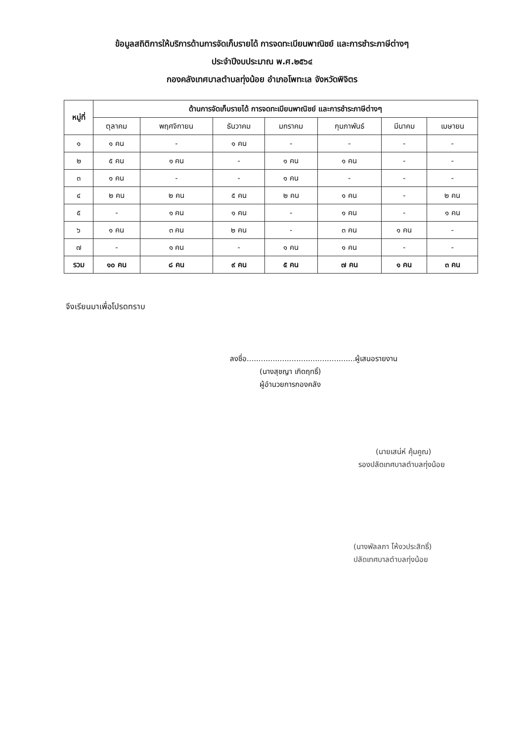ข้อมูลสถิติการให้บริการด้านการจัดเก็บรายได้ การจดทะเบียนพาณิชย์ และการชำระภาษีต่างๆ
ประจำปีงบประมาณ พ.ศ.๒๕๖๔
กองคลังเทศบาลตำบลทุ่งน้อย อำเภอโพทะเล จังหวัดพิจิตร
| หมู่ที่ | ด้านการจัดเก็บรายได้ การจดทะเบียนพาณิชย์ และการชำระภาษีต่างๆ | | | | | | |
| --- | --- | --- | --- | --- | --- | --- | --- |
| | ตุลาคม | พฤศจิกายน | ธันวาคม | มกราคม | กุมภาพันธ์ | มีนาคม | เมษายน |
| ๑ | ๑ คน | - | ๑ คน | - | - | - | - |
| ๒ | ๕ คน | ๑ คน | - | ๑ คน | ๑ คน | - | - |
| ๓ | ๑ คน | - | - | ๑ คน | - | - | - |
| ๔ | ๒ คน | ๒ คน | ๕ คน | ๒ คน | ๑ คน | - | ๒ คน |
| ๕ | - | ๑ คน | ๑ คน | - | ๑ คน | - | ๑ คน |
| ๖ | ๑ คน | ๓ คน | ๒ คน | - | ๓ คน | ๑ คน | - |
| ๗ | - | ๑ คน | - | ๑ คน | ๑ คน | - | - |
| รวม | ๑๐ คน | ๘ คน | ๙ คน | ๕ คน | ๗ คน | ๑ คน | ๓ คน |
จึงเรียนมาเพื่อโปรดทราบ
ลงชื่อ..............................................ผู้เสนอรายงาน
(นางสุชญา เกิดฤทธิ์)
ผู้อำนวยการกองคลัง
(นายเสน่ห์ คุ้มคูณ)
รองปลัดเทศบาลตำบลทุ่งน้อย
(นางพัลลภา โห้งวประสิทธิ์)
ปลัดเทศบาลตำบลทุ่งน้อย